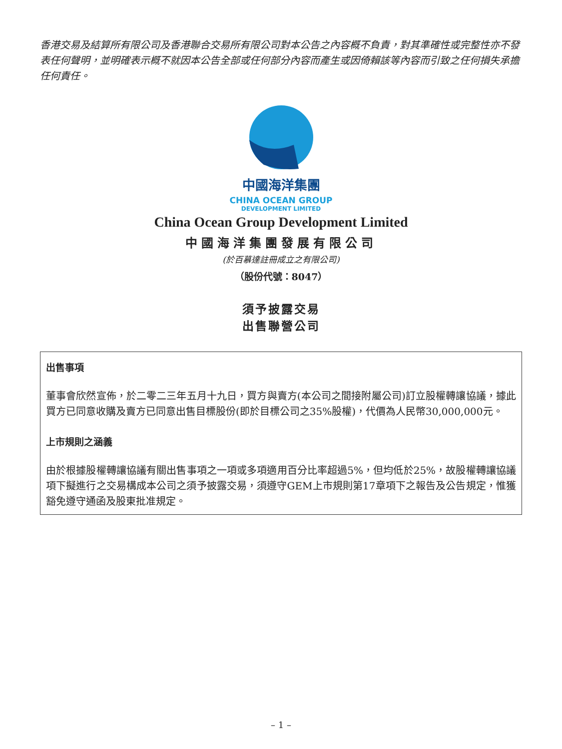香港交易及結算所有限公司及香港聯合交易所有限公司對本公告之內容概不負責，對其準確性或完整性亦不發表任何聲明，並明確表示概不就因本公告全部或任何部分內容而產生或因倚賴該等內容而引致之任何損失承擔任何責任。
中國海洋集團
CHINA OCEAN GROUP
DEVELOPMENT LIMITED
China Ocean Group Development Limited
中國海洋集團發展有限公司
(於百慕達註冊成立之有限公司)
（股份代號：8047）
須予披露交易
出售聯營公司
出售事項
董事會欣然宣佈，於二零二三年五月十九日，買方與賣方(本公司之間接附屬公司)訂立股權轉讓協議，據此買方已同意收購及賣方已同意出售目標股份(即於目標公司之35%股權)，代價為人民幣30,000,000元。
上市規則之涵義
由於根據股權轉讓協議有關出售事項之一項或多項適用百分比率超過5%，但均低於25%，故股權轉讓協議項下擬進行之交易構成本公司之須予披露交易，須遵守GEM上市規則第17章項下之報告及公告規定，惟獲豁免遵守通函及股東批准規定。
– 1 –